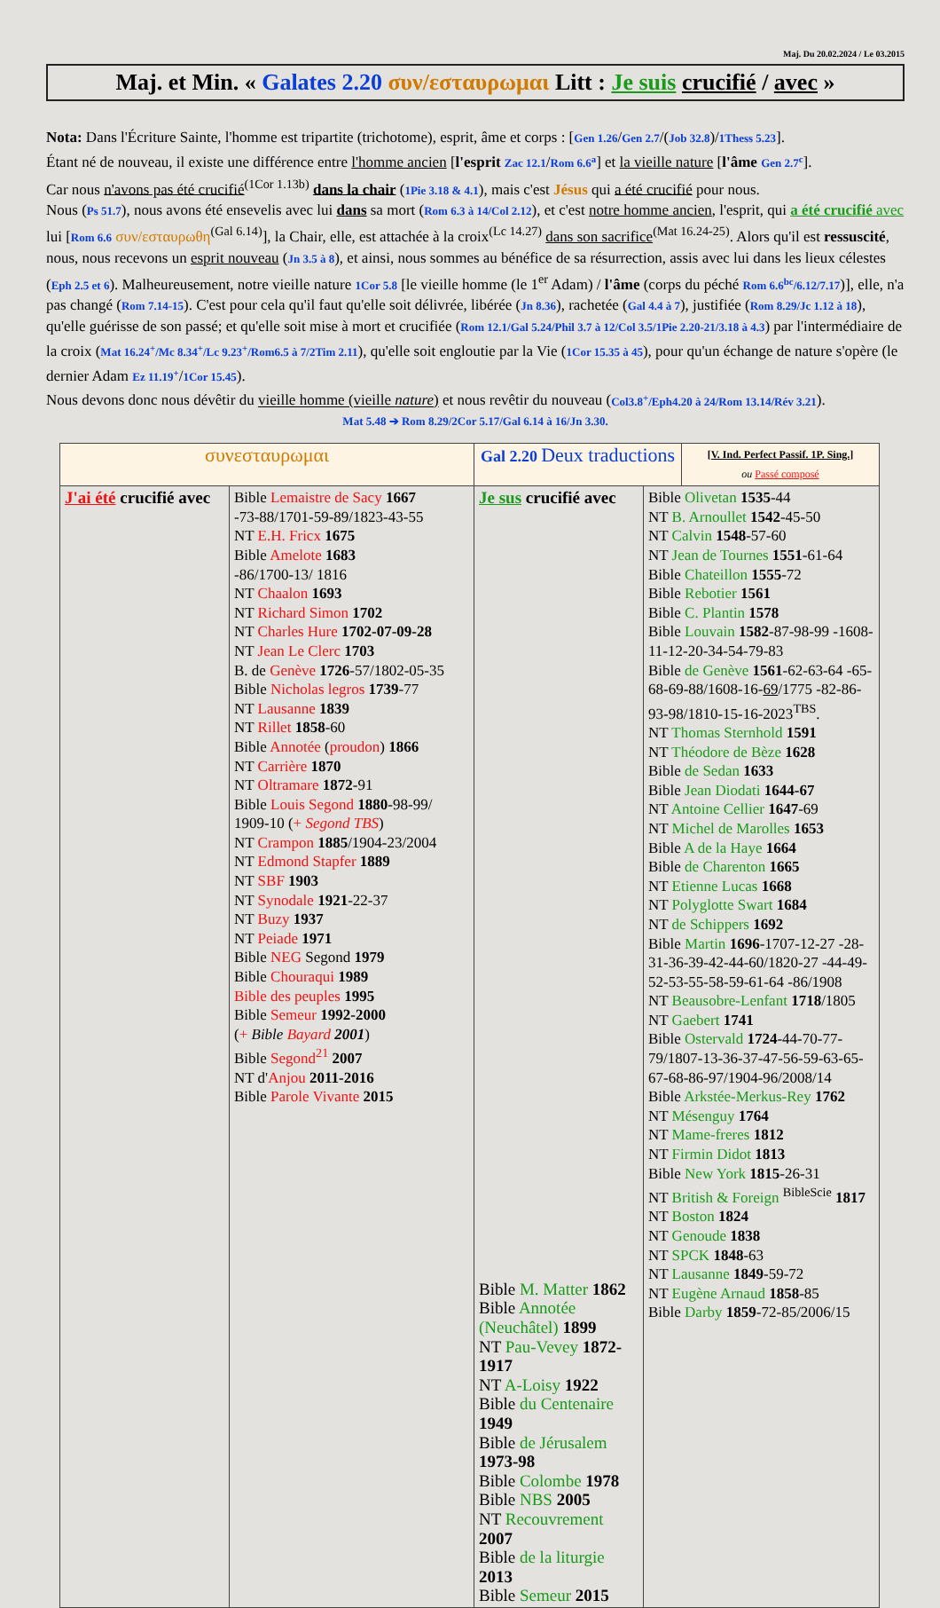Maj. Du 20.02.2024 / Le 03.2015
Maj. et Min. « Galates 2.20 συν/εσταυρωμαι Litt : Je suis crucifié / avec »
Nota: Dans l'Écriture Sainte, l'homme est tripartite (trichotome), esprit, âme et corps : [Gen 1.26/Gen 2.7/(Job 32.8)/1Thess 5.23].
Étant né de nouveau, il existe une différence entre l'homme ancien [l'esprit Zac 12.1/Rom 6.6<sup>a</sup>] et la vieille nature [l'âme Gen 2.7<sup>c</sup>].
Car nous n'avons pas été crucifié<sup>(1Cor 1.13b)</sup> dans la chair (1Pie 3.18 & 4.1), mais c'est Jésus qui a été crucifié pour nous.
Nous (Ps 51.7), nous avons été ensevelis avec lui dans sa mort (Rom 6.3 à 14/Col 2.12), et c'est notre homme ancien, l'esprit, qui a été crucifié avec lui [Rom 6.6 συν/εσταυρωθη<sup>(Gal 6.14)</sup>], la Chair, elle, est attachée à la croix<sup>(Lc 14.27)</sup> dans son sacrifice<sup>(Mat 16.24-25)</sup>. Alors qu'il est ressuscité, nous, nous recevons un esprit nouveau (Jn 3.5 à 8), et ainsi, nous sommes au bénéfice de sa résurrection, assis avec lui dans les lieux célestes (Eph 2.5 et 6). Malheureusement, notre vieille nature 1Cor 5.8 [le vieille homme (le 1<sup>er</sup> Adam) / l'âme (corps du péché Rom 6.6<sup>bc</sup>/6.12/7.17)], elle, n'a pas changé (Rom 7.14-15). C'est pour cela qu'il faut qu'elle soit délivrée, libérée (Jn 8.36), rachetée (Gal 4.4 à 7), justifiée (Rom 8.29/Jc 1.12 à 18), qu'elle guérisse de son passé; et qu'elle soit mise à mort et crucifiée (Rom 12.1/Gal 5.24/Phil 3.7 à 12/Col 3.5/1Pie 2.20-21/3.18 à 4.3) par l'intermédiaire de la croix (Mat 16.24<sup>+</sup>/Mc 8.34<sup>+</sup>/Lc 9.23<sup>+</sup>/Rom6.5 à 7/2Tim 2.11), qu'elle soit engloutie par la Vie (1Cor 15.35 à 45), pour qu'un échange de nature s'opère (le dernier Adam Ez 11.19<sup>+</sup>/1Cor 15.45).
Nous devons donc nous dévêtir du vieille homme (vieille nature) et nous revêtir du nouveau (Col3.8<sup>+</sup>/Eph4.20 à 24/Rom 13.14/Rév 3.21).
Mat 5.48 ➔ Rom 8.29/2Cor 5.17/Gal 6.14 à 16/Jn 3.30.
| συνεσταυρωμαι | | Gal 2.20 Deux traductions | | [V. Ind. Perfect Passif. 1P. Sing.] ou Passé composé |
| --- | --- | --- | --- | --- |
| J'ai été crucifié avec | Bible Lemaistre de Sacy 1667 -73-88/1701-59-89/1823-43-55 NT E.H. Fricx 1675 Bible Amelote 1683 -86/1700-13/ 1816 NT Chaalon 1693 NT Richard Simon 1702 NT Charles Hure 1702-07-09-28 NT Jean Le Clerc 1703 B. de Genève 1726 -57/1802-05-35 Bible Nicholas legros 1739 -77 NT Lausanne 1839 NT Rillet 1858 -60 Bible Annotée ( proudon ) 1866 NT Carrière 1870 NT Oltramare 1872 -91 Bible Louis Segond 1880 -98-99/ 1909-10 ( + Segond TBS ) NT Crampon 1885 /1904-23/2004 NT Edmond Stapfer 1889 NT SBF 1903 NT Synodale 1921 -22-37 NT Buzy 1937 NT Peiade 1971 Bible NEG Segond 1979 Bible Chouraqui 1989 Bible des peuples 1995 Bible Semeur 1992-2000 ( + Bible Bayard 2001 ) Bible Segond<sup>21</sup> 2007 NT d' Anjou 2011-2016 Bible Parole Vivante 2015 | Je sus crucifié avec Bible M. Matter 1862 Bible Annotée (Neuchâtel) 1899 NT Pau-Vevey 1872-1917 NT A-Loisy 1922 Bible du Centenaire 1949 Bible de Jérusalem 1973-98 Bible Colombe 1978 Bible NBS 2005 NT Recouvrement 2007 Bible de la liturgie 2013 Bible Semeur 2015 | Bible Olivetan 1535 -44 NT B. Arnoullet 1542 -45-50 NT Calvin 1548 -57-60 NT Jean de Tournes 1551 -61-64 Bible Chateillon 1555 -72 Bible Rebotier 1561 Bible C. Plantin 1578 Bible Louvain 1582 -87-98-99 -1608-11-12-20-34-54-79-83 Bible de Genève 1561 -62-63-64 -65-68-69-88/1608-16- 69 /1775 -82-86-93-98/1810-15-16-2023<sup>TBS</sup>. NT Thomas Sternhold 1591 NT Théodore de Bèze 1628 Bible de Sedan 1633 Bible Jean Diodati 1644-67 NT Antoine Cellier 1647 -69 NT Michel de Marolles 1653 Bible A de la Haye 1664 Bible de Charenton 1665 NT Etienne Lucas 1668 NT Polyglotte Swart 1684 NT de Schippers 1692 Bible Martin 1696 -1707-12-27 -28-31-36-39-42-44-60/1820-27 -44-49-52-53-55-58-59-61-64 -86/1908 NT Beausobre-Lenfant 1718 /1805 NT Gaebert 1741 Bible Ostervald 1724 -44-70-77-79/1807-13-36-37-47-56-59-63-65-67-68-86-97/1904-96/2008/14 Bible Arkstée-Merkus-Rey 1762 NT Mésenguy 1764 NT Mame-freres 1812 NT Firmin Didot 1813 Bible New York 1815 -26-31 NT British & Foreign <sup>BibleScie</sup> 1817 NT Boston 1824 NT Genoude 1838 NT SPCK 1848 -63 NT Lausanne 1849 -59-72 NT Eugène Arnaud 1858 -85 Bible Darby 1859 -72-85/2006/15 | |